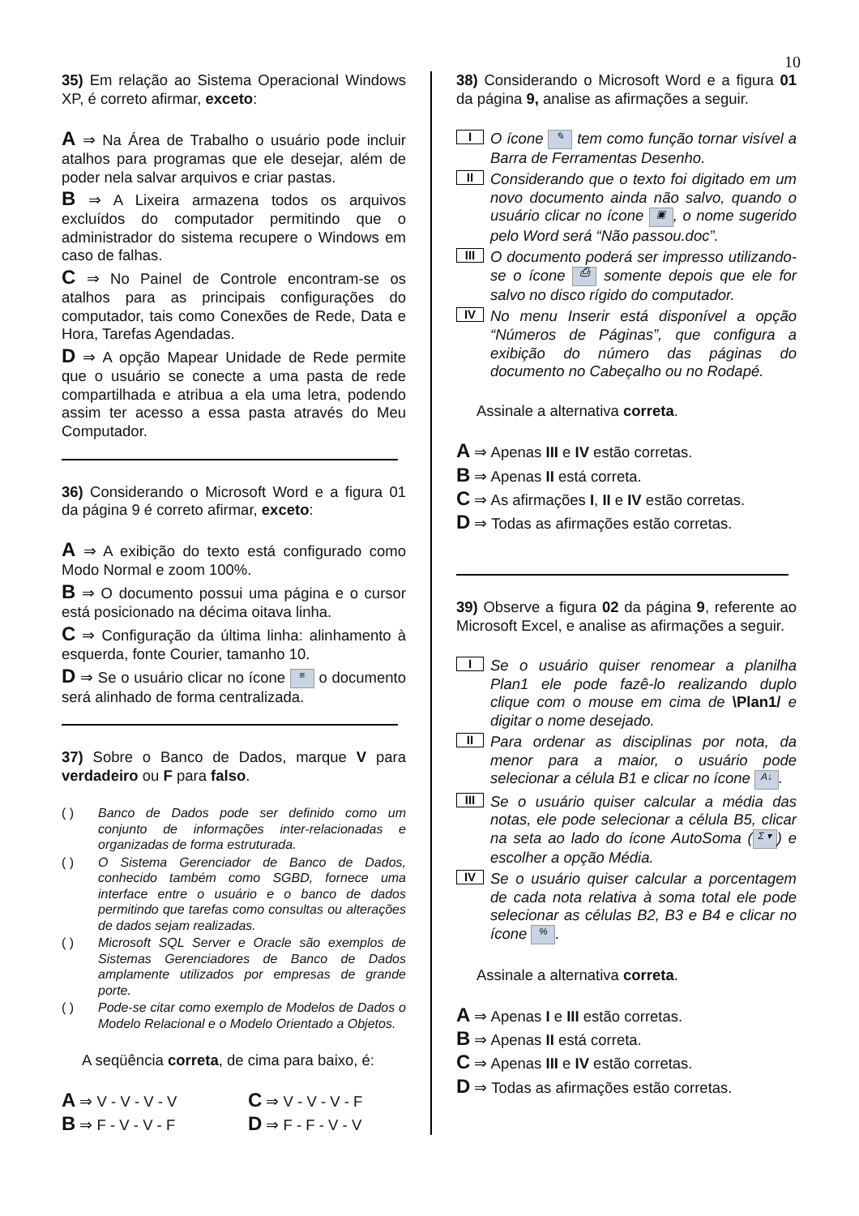10
35) Em relação ao Sistema Operacional Windows XP, é correto afirmar, exceto:
A ⇒ Na Área de Trabalho o usuário pode incluir atalhos para programas que ele desejar, além de poder nela salvar arquivos e criar pastas.
B ⇒ A Lixeira armazena todos os arquivos excluídos do computador permitindo que o administrador do sistema recupere o Windows em caso de falhas.
C ⇒ No Painel de Controle encontram-se os atalhos para as principais configurações do computador, tais como Conexões de Rede, Data e Hora, Tarefas Agendadas.
D ⇒ A opção Mapear Unidade de Rede permite que o usuário se conecte a uma pasta de rede compartilhada e atribua a ela uma letra, podendo assim ter acesso a essa pasta através do Meu Computador.
36) Considerando o Microsoft Word e a figura 01 da página 9 é correto afirmar, exceto:
A ⇒ A exibição do texto está configurado como Modo Normal e zoom 100%.
B ⇒ O documento possui uma página e o cursor está posicionado na décima oitava linha.
C ⇒ Configuração da última linha: alinhamento à esquerda, fonte Courier, tamanho 10.
D ⇒ Se o usuário clicar no ícone ≡ o documento será alinhado de forma centralizada.
37) Sobre o Banco de Dados, marque V para verdadeiro ou F para falso.
( ) Banco de Dados pode ser definido como um conjunto de informações inter-relacionadas e organizadas de forma estruturada.
( ) O Sistema Gerenciador de Banco de Dados, conhecido também como SGBD, fornece uma interface entre o usuário e o banco de dados permitindo que tarefas como consultas ou alterações de dados sejam realizadas.
( ) Microsoft SQL Server e Oracle são exemplos de Sistemas Gerenciadores de Banco de Dados amplamente utilizados por empresas de grande porte.
( ) Pode-se citar como exemplo de Modelos de Dados o Modelo Relacional e o Modelo Orientado a Objetos.
A seqüência correta, de cima para baixo, é:
A ⇒ V - V - V - V
C ⇒ V - V - V - F
B ⇒ F - V - V - F
D ⇒ F - F - V - V
38) Considerando o Microsoft Word e a figura 01 da página 9, analise as afirmações a seguir.
I
O ícone ✎ tem como função tornar visível a Barra de Ferramentas Desenho.
II
Considerando que o texto foi digitado em um novo documento ainda não salvo, quando o usuário clicar no ícone ▣, o nome sugerido pelo Word será “Não passou.doc”.
III
O documento poderá ser impresso utilizando-se o ícone ⎙ somente depois que ele for salvo no disco rígido do computador.
IV
No menu Inserir está disponível a opção “Números de Páginas”, que configura a exibição do número das páginas do documento no Cabeçalho ou no Rodapé.
Assinale a alternativa correta.
A ⇒ Apenas III e IV estão corretas.
B ⇒ Apenas II está correta.
C ⇒ As afirmações I, II e IV estão corretas.
D ⇒ Todas as afirmações estão corretas.
39) Observe a figura 02 da página 9, referente ao Microsoft Excel, e analise as afirmações a seguir.
I
Se o usuário quiser renomear a planilha Plan1 ele pode fazê-lo realizando duplo clique com o mouse em cima de \Plan1/ e digitar o nome desejado.
II
Para ordenar as disciplinas por nota, da menor para a maior, o usuário pode selecionar a célula B1 e clicar no ícone A↓.
III
Se o usuário quiser calcular a média das notas, ele pode selecionar a célula B5, clicar na seta ao lado do ícone AutoSoma (Σ ▾) e escolher a opção Média.
IV
Se o usuário quiser calcular a porcentagem de cada nota relativa à soma total ele pode selecionar as células B2, B3 e B4 e clicar no ícone %.
Assinale a alternativa correta.
A ⇒ Apenas I e III estão corretas.
B ⇒ Apenas II está correta.
C ⇒ Apenas III e IV estão corretas.
D ⇒ Todas as afirmações estão corretas.